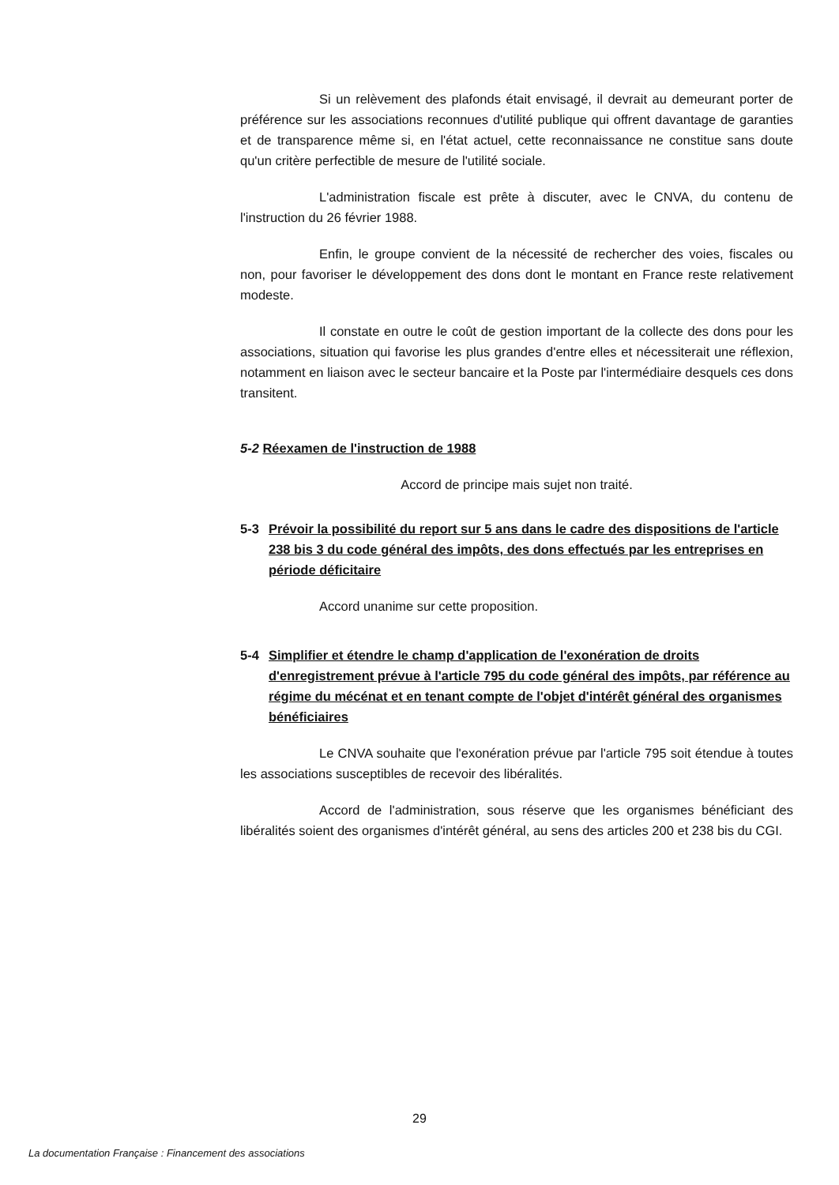Si un relèvement des plafonds était envisagé, il devrait au demeurant porter de préférence sur les associations reconnues d'utilité publique qui offrent davantage de garanties et de transparence même si, en l'état actuel, cette reconnaissance ne constitue sans doute qu'un critère perfectible de mesure de l'utilité sociale.
L'administration fiscale est prête à discuter, avec le CNVA, du contenu de l'instruction du 26 février 1988.
Enfin, le groupe convient de la nécessité de rechercher des voies, fiscales ou non, pour favoriser le développement des dons dont le montant en France reste relativement modeste.
Il constate en outre le coût de gestion important de la collecte des dons pour les associations, situation qui favorise les plus grandes d'entre elles et nécessiterait une réflexion, notamment en liaison avec le secteur bancaire et la Poste par l'intermédiaire desquels ces dons transitent.
5-2 Réexamen de l'instruction de 1988
Accord de principe mais sujet non traité.
5-3 Prévoir la possibilité du report sur 5 ans dans le cadre des dispositions de l'article 238 bis 3 du code général des impôts, des dons effectués par les entreprises en période déficitaire
Accord unanime sur cette proposition.
5-4 Simplifier et étendre le champ d'application de l'exonération de droits d'enregistrement prévue à l'article 795 du code général des impôts, par référence au régime du mécénat et en tenant compte de l'objet d'intérêt général des organismes bénéficiaires
Le CNVA souhaite que l'exonération prévue par l'article 795 soit étendue à toutes les associations susceptibles de recevoir des libéralités.
Accord de l'administration, sous réserve que les organismes bénéficiant des libéralités soient des organismes d'intérêt général, au sens des articles 200 et 238 bis du CGI.
29
La documentation Française : Financement des associations